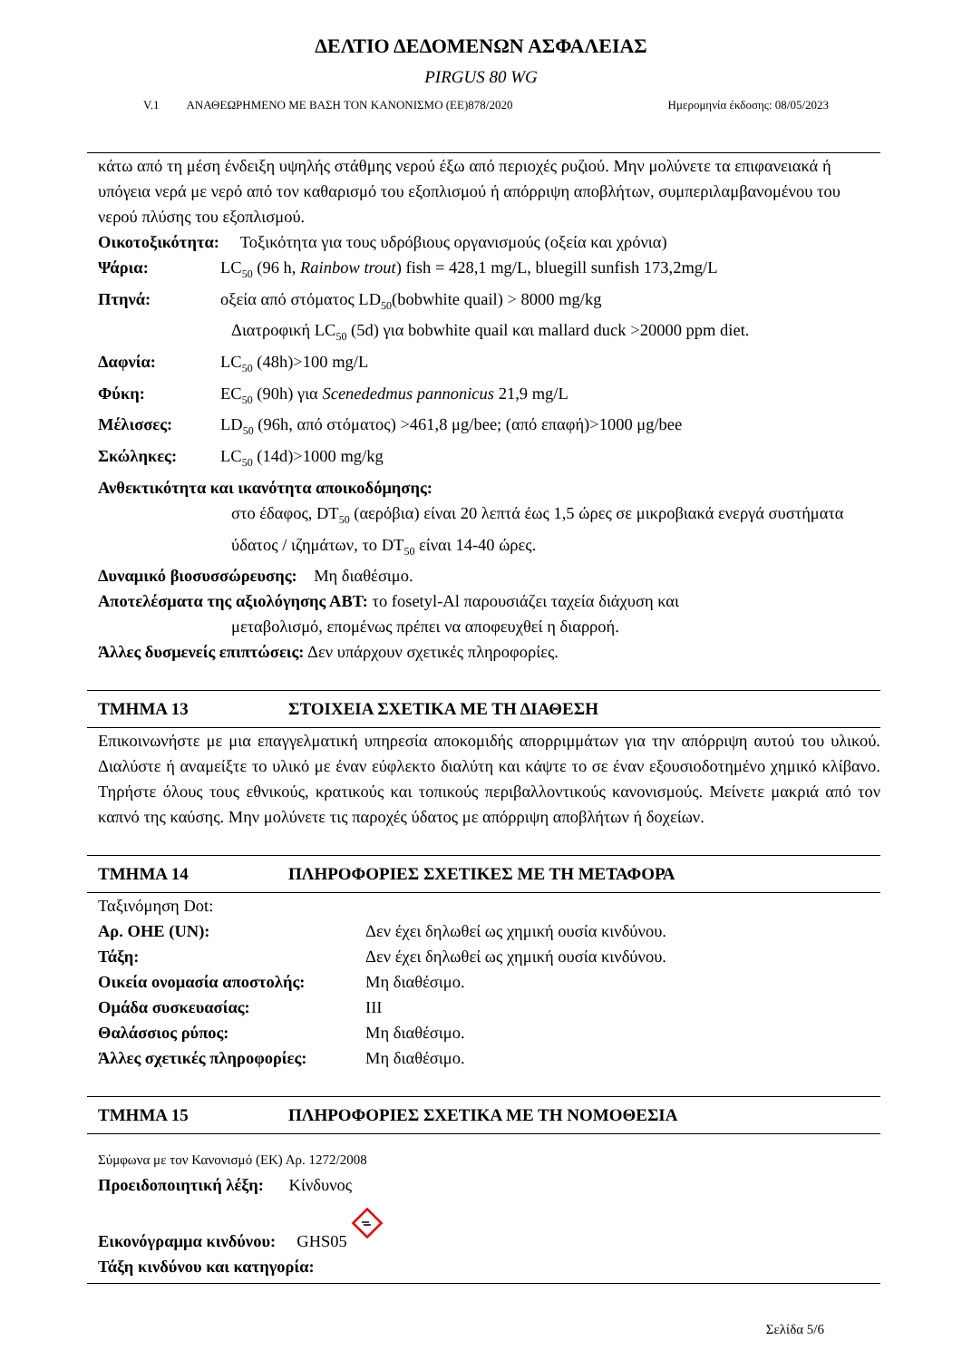ΔΕΛΤΙΟ ΔΕΔΟΜΕΝΩΝ ΑΣΦΑΛΕΙΑΣ
PIRGUS 80 WG
V.1 ΑΝΑΘΕΩΡΗΜΕΝΟ ΜΕ ΒΑΣΗ ΤΟΝ ΚΑΝΟΝΙΣΜΟ (ΕΕ)878/2020 Ημερομηνία έκδοσης: 08/05/2023
κάτω από τη μέση ένδειξη υψηλής στάθμης νερού έξω από περιοχές ρυζιού. Μην μολύνετε τα επιφανειακά ή υπόγεια νερά με νερό από τον καθαρισμό του εξοπλισμού ή απόρριψη αποβλήτων, συμπεριλαμβανομένου του νερού πλύσης του εξοπλισμού.
Οικοτοξικότητα: Τοξικότητα για τους υδρόβιους οργανισμούς (οξεία και χρόνια)
Ψάρια: LC<sub>50</sub> (96 h, Rainbow trout) fish = 428,1 mg/L, bluegill sunfish 173,2mg/L
Πτηνά: οξεία από στόματος LD<sub>50</sub>(bobwhite quail) > 8000 mg/kg
Διατροφική LC<sub>50</sub> (5d) για bobwhite quail και mallard duck >20000 ppm diet.
Δαφνία: LC<sub>50</sub> (48h)>100 mg/L
Φύκη: EC<sub>50</sub> (90h) για Scenededmus pannonicus 21,9 mg/L
Μέλισσες: LD<sub>50</sub> (96h, από στόματος) >461,8 μg/bee; (από επαφή)>1000 μg/bee
Σκώληκες: LC<sub>50</sub> (14d)>1000 mg/kg
Ανθεκτικότητα και ικανότητα αποικοδόμησης:
στο έδαφος, DT<sub>50</sub> (αερόβια) είναι 20 λεπτά έως 1,5 ώρες σε μικροβιακά ενεργά συστήματα ύδατος / ιζημάτων, το DT<sub>50</sub> είναι 14-40 ώρες.
Δυναμικό βιοσυσσώρευσης: Μη διαθέσιμο.
Αποτελέσματα της αξιολόγησης ΑΒΤ: το fosetyl-Al παρουσιάζει ταχεία διάχυση και
μεταβολισμό, επομένως πρέπει να αποφευχθεί η διαρροή.
Άλλες δυσμενείς επιπτώσεις: Δεν υπάρχουν σχετικές πληροφορίες.
ΤΜΗΜΑ 13 ΣΤΟΙΧΕΙΑ ΣΧΕΤΙΚΑ ΜΕ ΤΗ ΔΙΑΘΕΣΗ
Επικοινωνήστε με μια επαγγελματική υπηρεσία αποκομιδής απορριμμάτων για την απόρριψη αυτού του υλικού. Διαλύστε ή αναμείξτε το υλικό με έναν εύφλεκτο διαλύτη και κάψτε το σε έναν εξουσιοδοτημένο χημικό κλίβανο. Τηρήστε όλους τους εθνικούς, κρατικούς και τοπικούς περιβαλλοντικούς κανονισμούς. Μείνετε μακριά από τον καπνό της καύσης. Μην μολύνετε τις παροχές ύδατος με απόρριψη αποβλήτων ή δοχείων.
ΤΜΗΜΑ 14 ΠΛΗΡΟΦΟΡΙΕΣ ΣΧΕΤΙΚΕΣ ΜΕ ΤΗ ΜΕΤΑΦΟΡΑ
Ταξινόμηση Dot:
Αρ. ΟΗΕ (UN): Δεν έχει δηλωθεί ως χημική ουσία κινδύνου.
Τάξη: Δεν έχει δηλωθεί ως χημική ουσία κινδύνου.
Οικεία ονομασία αποστολής: Μη διαθέσιμο.
Ομάδα συσκευασίας: III
Θαλάσσιος ρύπος: Μη διαθέσιμο.
Άλλες σχετικές πληροφορίες: Μη διαθέσιμο.
ΤΜΗΜΑ 15 ΠΛΗΡΟΦΟΡΙΕΣ ΣΧΕΤΙΚΑ ΜΕ ΤΗ ΝΟΜΟΘΕΣΙΑ
Σύμφωνα με τον Κανονισμό (ΕΚ) Αρ. 1272/2008
Προειδοποιητική λέξη: Κίνδυνος
Εικονόγραμμα κινδύνου: GHS05
Τάξη κινδύνου και κατηγορία:
Σελίδα 5/6